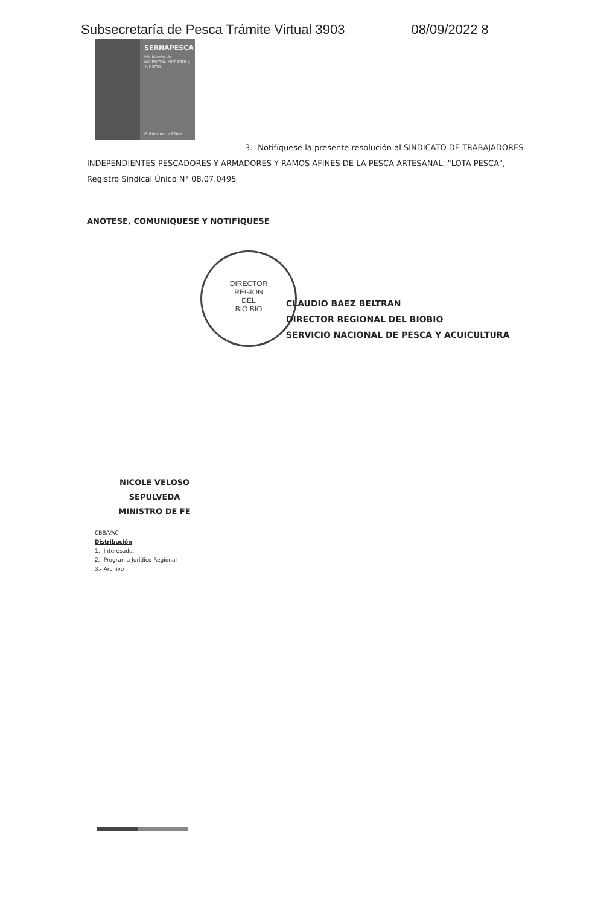Subsecretaría de Pesca Trámite Virtual 3903 08/09/2022 8
SERNAPESCA
Ministerio de Economía, Fomento y Turismo
Gobierno de Chile
DIRECTOR
REGION
DEL
BIO BIO
3.- Notifíquese la presente resolución al SINDICATO DE TRABAJADORES INDEPENDIENTES PESCADORES Y ARMADORES Y RAMOS AFINES DE LA PESCA ARTESANAL, "LOTA PESCA", Registro Sindical Único N° 08.07.0495
ANÓTESE, COMUNÍQUESE Y NOTIFÍQUESE
CLAUDIO BAEZ BELTRAN
DIRECTOR REGIONAL DEL BIOBIO
SERVICIO NACIONAL DE PESCA Y ACUICULTURA
NICOLE VELOSO SEPULVEDA
MINISTRO DE FE
CBB/VAC
Distribución
1.- Interesado.
2.- Programa Jurídico Regional
3.- Archivo